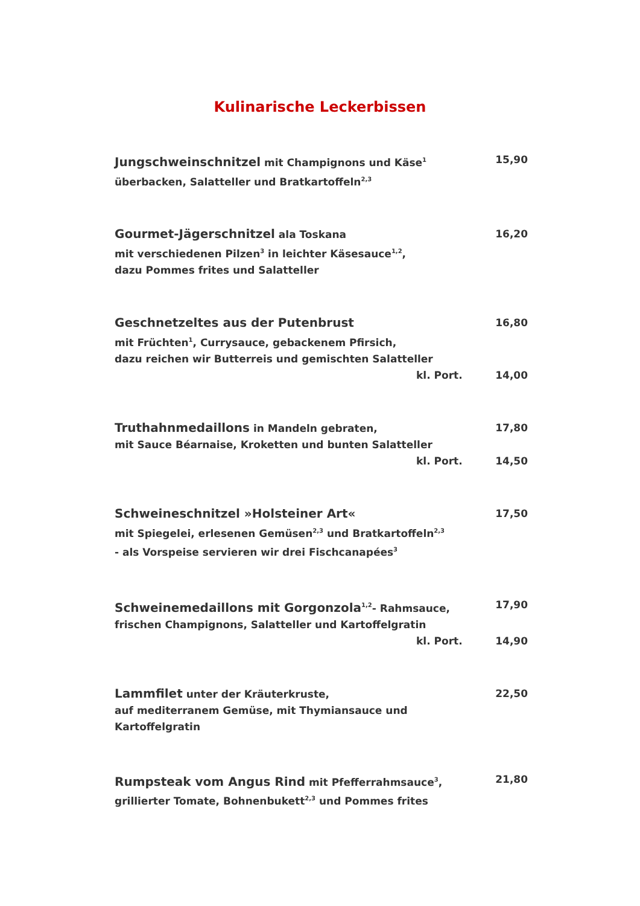Kulinarische Leckerbissen
Jungschweinschnitzel mit Champignons und Käse<sup>1</sup>
überbacken, Salatteller und Bratkartoffeln<sup>2,3</sup>
15,90
Gourmet-Jägerschnitzel ala Toskana
mit verschiedenen Pilzen<sup>3</sup> in leichter Käsesauce<sup>1,2</sup>,
dazu Pommes frites und Salatteller
16,20
Geschnetzeltes aus der Putenbrust
mit Früchten<sup>1</sup>, Currysauce, gebackenem Pfirsich,
dazu reichen wir Butterreis und gemischten Salatteller
16,80
kl. Port. 14,00
Truthahnmedaillons in Mandeln gebraten,
mit Sauce Béarnaise, Kroketten und bunten Salatteller
17,80
kl. Port. 14,50
Schweineschnitzel »Holsteiner Art«
mit Spiegelei, erlesenen Gemüsen<sup>2,3</sup> und Bratkartoffeln<sup>2,3</sup>
- als Vorspeise servieren wir drei Fischcanapées<sup>3</sup>
17,50
Schweinemedaillons mit Gorgonzola<sup>1,2</sup>- Rahmsauce,
frischen Champignons, Salatteller und Kartoffelgratin
17,90
kl. Port. 14,90
Lammfilet unter der Kräuterkruste,
auf mediterranem Gemüse, mit Thymiansauce und Kartoffelgratin
22,50
Rumpsteak vom Angus Rind mit Pfefferrahmsauce<sup>3</sup>,
grillierter Tomate, Bohnenbukett<sup>2,3</sup> und Pommes frites
21,80